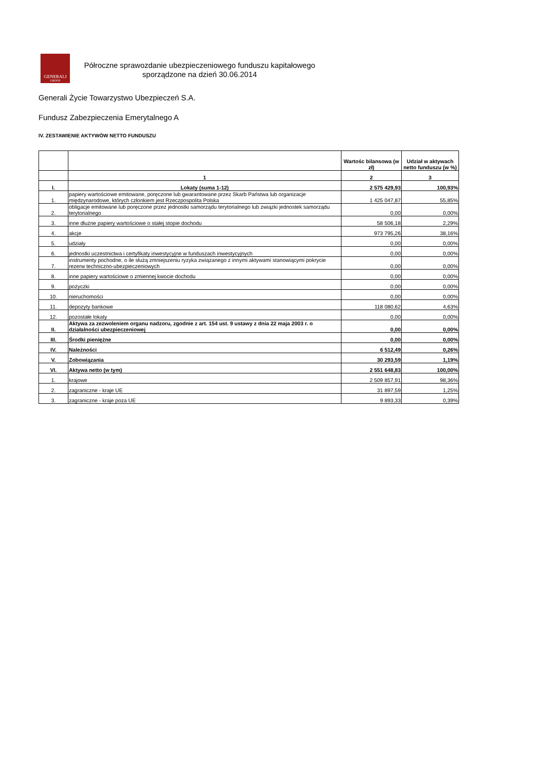GENERALI
GROUP
Półroczne sprawozdanie ubezpieczeniowego funduszu kapitałowego
sporządzone na dzień 30.06.2014
Generali Życie Towarzystwo Ubezpieczeń S.A.
Fundusz Zabezpieczenia Emerytalnego A
IV. ZESTAWIENIE AKTYWÓW NETTO FUNDUSZU
| | | Wartośc bilansowa (w zł) | Udział w aktywach netto funduszu (w %) |
| --- | --- | --- | --- |
| | 1 | 2 | 3 |
| I. | Lokaty (suma 1-12) | 2 575 429,93 | 100,93% |
| 1. | papiery wartościowe emitowane, poręczone lub gwarantowane przez Skarb Państwa lub organizacje międzynarodowe, których członkiem jest Rzeczpospolita Polska | 1 425 047,87 | 55,85% |
| 2. | obligacje emitowane lub poręczone przez jednostki samorządu terytorialnego lub związki jednostek samorządu terytorialnego | 0,00 | 0,00% |
| 3. | inne dłużne papiery wartościowe o stałej stopie dochodu | 58 506,18 | 2,29% |
| 4. | akcje | 973 795,26 | 38,16% |
| 5. | udziały | 0,00 | 0,00% |
| 6. | jednostki uczestnictwa i certyfikaty inwestycyjne w funduszach inwestycyjnych | 0,00 | 0,00% |
| 7. | instrumenty pochodne, o ile służą zmniejszeniu ryzyka związanego z innymi aktywami stanowiącymi pokrycie rezerw techniczno-ubezpieczeniowych | 0,00 | 0,00% |
| 8. | inne papiery wartościowe o zmiennej kwocie dochodu | 0,00 | 0,00% |
| 9. | pożyczki | 0,00 | 0,00% |
| 10. | nieruchomości | 0,00 | 0,00% |
| 11. | depozyty bankowe | 118 080,62 | 4,63% |
| 12. | pozostałe lokaty | 0,00 | 0,00% |
| II. | Aktywa za zezwoleniem organu nadzoru, zgodnie z art. 154 ust. 9 ustawy z dnia 22 maja 2003 r. o działalności ubezpieczeniowej | 0,00 | 0,00% |
| III. | Środki pieniężne | 0,00 | 0,00% |
| IV. | Należności | 6 512,49 | 0,26% |
| V. | Zobowiązania | 30 293,59 | 1,19% |
| VI. | Aktywa netto (w tym) | 2 551 648,83 | 100,00% |
| 1. | krajowe | 2 509 857,91 | 98,36% |
| 2. | zagraniczne - kraje UE | 31 897,59 | 1,25% |
| 3. | zagraniczne - kraje poza UE | 9 893,33 | 0,39% |